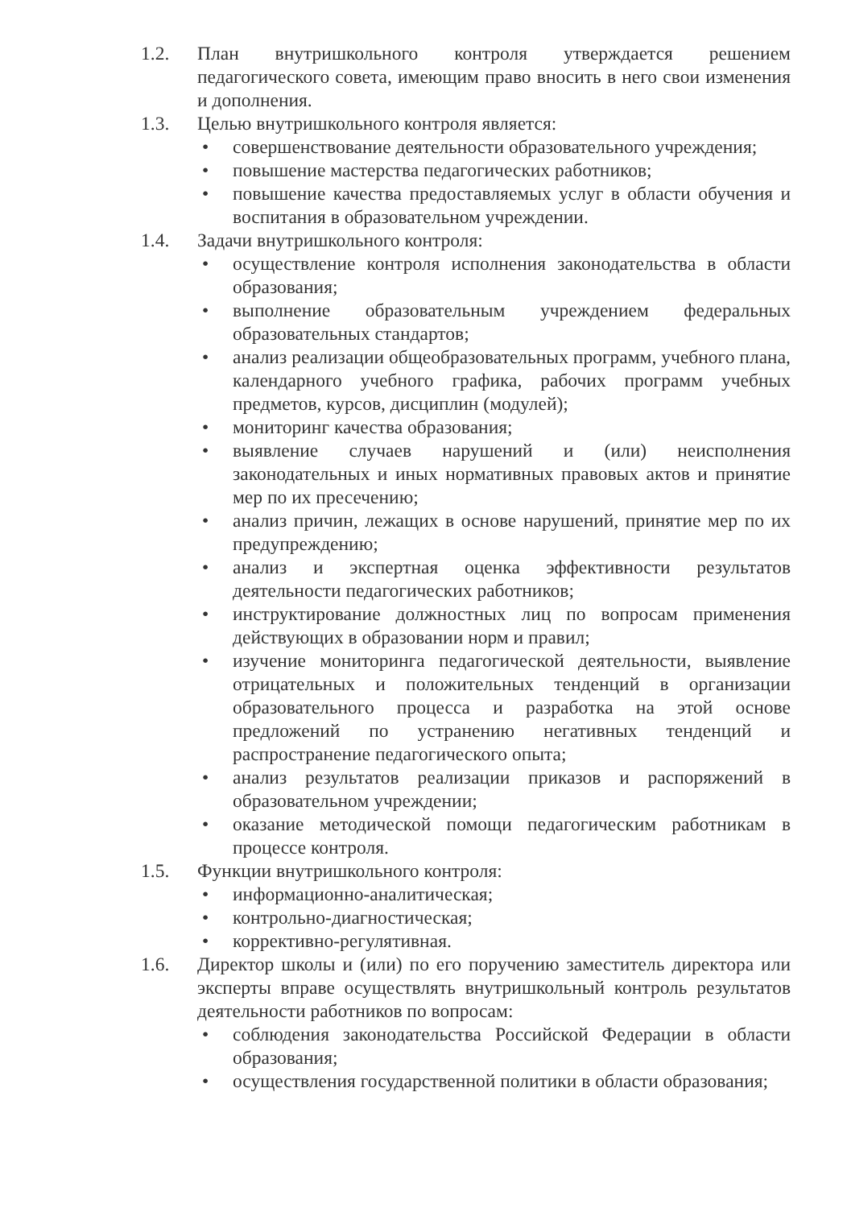1.2. План внутришкольного контроля утверждается решением педагогического совета, имеющим право вносить в него свои изменения и дополнения.
1.3. Целью внутришкольного контроля является:
• совершенствование деятельности образовательного учреждения;
• повышение мастерства педагогических работников;
• повышение качества предоставляемых услуг в области обучения и воспитания в образовательном учреждении.
1.4. Задачи внутришкольного контроля:
• осуществление контроля исполнения законодательства в области образования;
• выполнение образовательным учреждением федеральных образовательных стандартов;
• анализ реализации общеобразовательных программ, учебного плана, календарного учебного графика, рабочих программ учебных предметов, курсов, дисциплин (модулей);
• мониторинг качества образования;
• выявление случаев нарушений и (или) неисполнения законодательных и иных нормативных правовых актов и принятие мер по их пресечению;
• анализ причин, лежащих в основе нарушений, принятие мер по их предупреждению;
• анализ и экспертная оценка эффективности результатов деятельности педагогических работников;
• инструктирование должностных лиц по вопросам применения действующих в образовании норм и правил;
• изучение мониторинга педагогической деятельности, выявление отрицательных и положительных тенденций в организации образовательного процесса и разработка на этой основе предложений по устранению негативных тенденций и распространение педагогического опыта;
• анализ результатов реализации приказов и распоряжений в образовательном учреждении;
• оказание методической помощи педагогическим работникам в процессе контроля.
1.5. Функции внутришкольного контроля:
• информационно-аналитическая;
• контрольно-диагностическая;
• коррективно-регулятивная.
1.6. Директор школы и (или) по его поручению заместитель директора или эксперты вправе осуществлять внутришкольный контроль результатов деятельности работников по вопросам:
• соблюдения законодательства Российской Федерации в области образования;
• осуществления государственной политики в области образования;